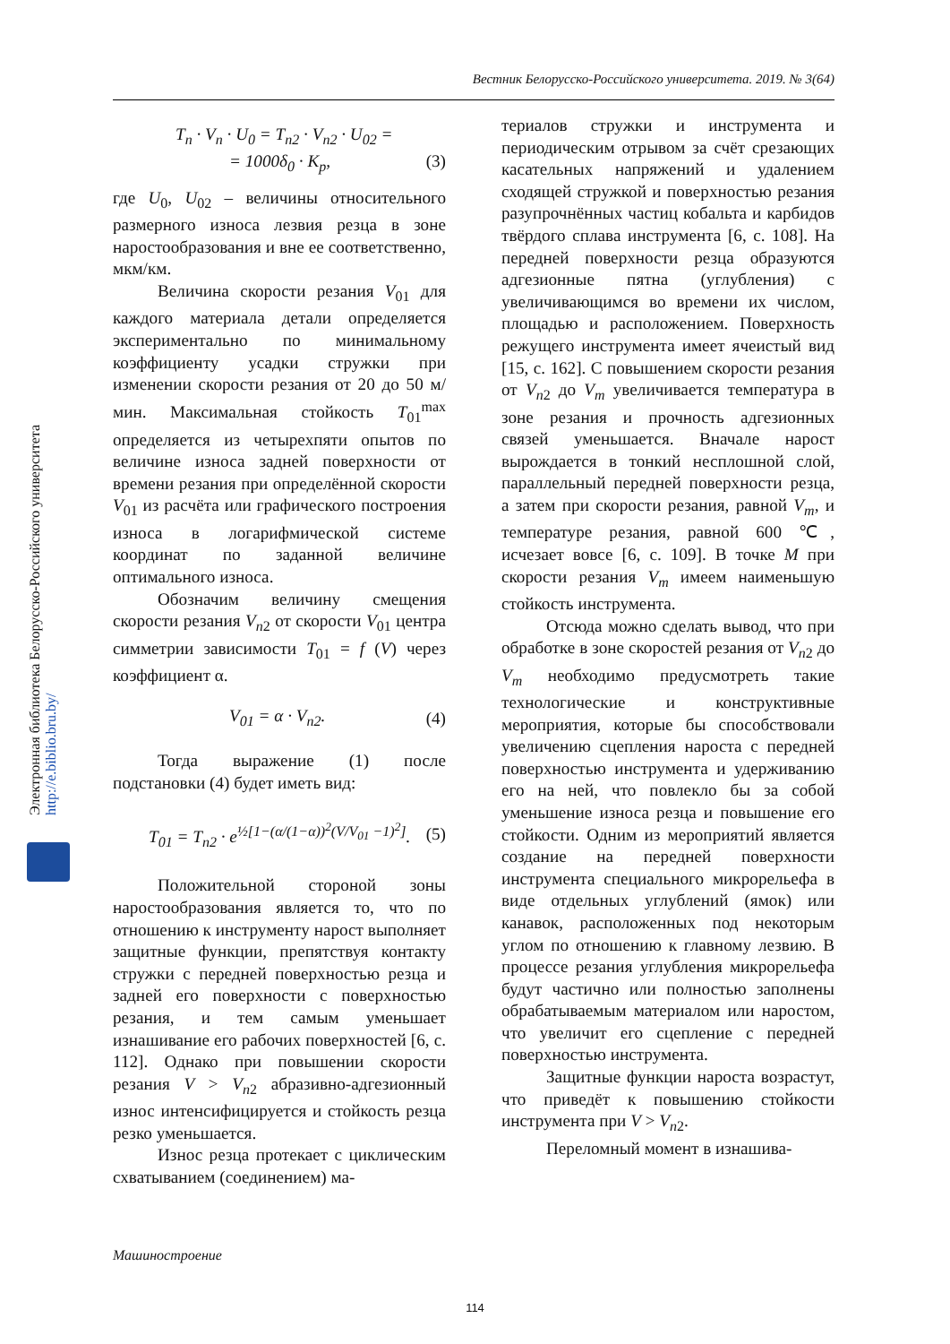Вестник Белорусско-Российского университета. 2019. № 3(64)
Электронная библиотека Белорусско-Российского университета http://e.biblio.bru.by/
T<sub>n</sub> · V<sub>n</sub> · U<sub>0</sub> = T<sub>n2</sub> · V<sub>n2</sub> · U<sub>02</sub> =
= 1000δ<sub>0</sub> · K<sub>p</sub>, (3)
где U<sub>0</sub>, U<sub>02</sub> – величины относительного размерного износа лезвия резца в зоне наростообразования и вне ее соответственно, мкм/км.
Величина скорости резания V<sub>01</sub> для каждого материала детали определяется экспериментально по минимальному коэффициенту усадки стружки при изменении скорости резания от 20 до 50 м/мин. Максимальная стойкость T<sub>01</sub><sup>max</sup> определяется из четырехпяти опытов по величине износа задней поверхности от времени резания при определённой скорости V<sub>01</sub> из расчёта или графического построения износа в логарифмической системе координат по заданной величине оптимального износа.
Обозначим величину смещения скорости резания V<sub>n</sub><sub>2</sub> от скорости V<sub>01</sub> центра симметрии зависимости T<sub>01</sub> = f (V) через коэффициент α.
V<sub>01</sub> = α · V<sub>n2</sub>. (4)
Тогда выражение (1) после подстановки (4) будет иметь вид:
T<sub>01</sub> = T<sub>n2</sub> · e<sup>½[1−(α/(1−α))<sup>2</sup>(V/V<sub>01</sub> −1)<sup>2</sup>]</sup>. (5)
Положительной стороной зоны наростообразования является то, что по отношению к инструменту нарост выполняет защитные функции, препятствуя контакту стружки с передней поверхностью резца и задней его поверхности с поверхностью резания, и тем самым уменьшает изнашивание его рабочих поверхностей [6, с. 112]. Однако при повышении скорости резания V > V<sub>n</sub><sub>2</sub> абразивно-адгезионный износ интенсифицируется и стойкость резца резко уменьшается.
Износ резца протекает с циклическим схватыванием (соединением) ма-
териалов стружки и инструмента и периодическим отрывом за счёт срезающих касательных напряжений и удалением сходящей стружкой и поверхностью резания разупрочнённых частиц кобальта и карбидов твёрдого сплава инструмента [6, с. 108]. На передней поверхности резца образуются адгезионные пятна (углубления) с увеличивающимся во времени их числом, площадью и расположением. Поверхность режущего инструмента имеет ячеистый вид [15, с. 162]. С повышением скорости резания от V<sub>n</sub><sub>2</sub> до V<sub>m</sub> увеличивается температура в зоне резания и прочность адгезионных связей уменьшается. Вначале нарост вырождается в тонкий несплошной слой, параллельный передней поверхности резца, а затем при скорости резания, равной V<sub>m</sub>, и температуре резания, равной 600 ℃, исчезает вовсе [6, с. 109]. В точке M при скорости резания V<sub>m</sub> имеем наименьшую стойкость инструмента.
Отсюда можно сделать вывод, что при обработке в зоне скоростей резания от V<sub>n</sub><sub>2</sub> до V<sub>m</sub> необходимо предусмотреть такие технологические и конструктивные мероприятия, которые бы способствовали увеличению сцепления нароста с передней поверхностью инструмента и удерживанию его на ней, что повлекло бы за собой уменьшение износа резца и повышение его стойкости. Одним из мероприятий является создание на передней поверхности инструмента специального микрорельефа в виде отдельных углублений (ямок) или канавок, расположенных под некоторым углом по отношению к главному лезвию. В процессе резания углубления микрорельефа будут частично или полностью заполнены обрабатываемым материалом или наростом, что увеличит его сцепление с передней поверхностью инструмента.
Защитные функции нароста возрастут, что приведёт к повышению стойкости инструмента при V > V<sub>n</sub><sub>2</sub>.
Переломный момент в изнашива-
Машиностроение
114